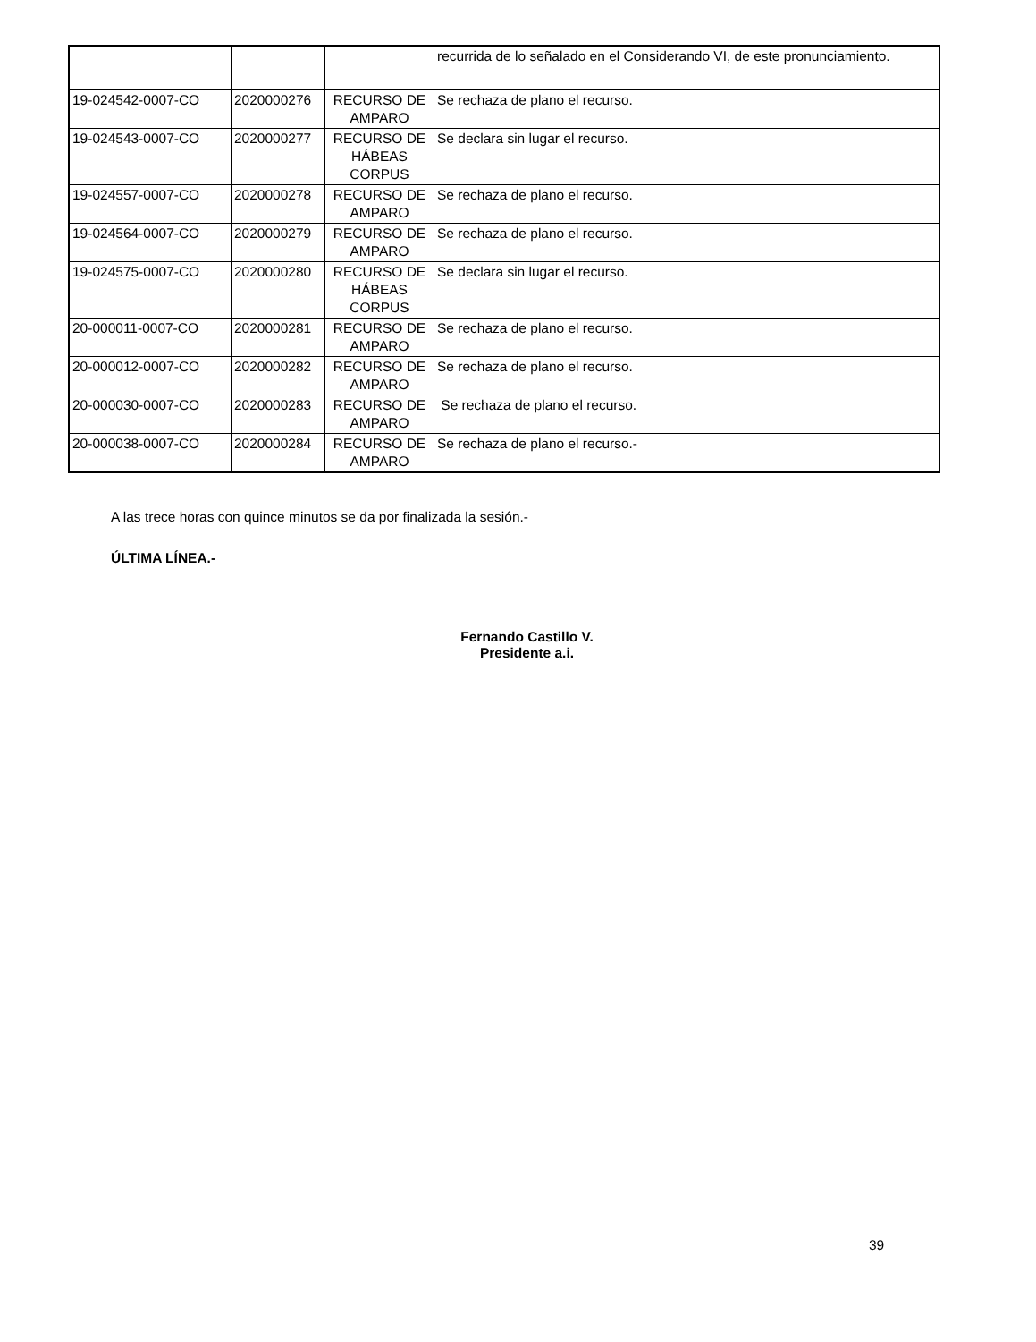| | | | recurrida de lo señalado en el Considerando VI, de este pronunciamiento. |
| 19-024542-0007-CO | 2020000276 | RECURSO DE AMPARO | Se rechaza de plano el recurso. |
| 19-024543-0007-CO | 2020000277 | RECURSO DE HÁBEAS CORPUS | Se declara sin lugar el recurso. |
| 19-024557-0007-CO | 2020000278 | RECURSO DE AMPARO | Se rechaza de plano el recurso. |
| 19-024564-0007-CO | 2020000279 | RECURSO DE AMPARO | Se rechaza de plano el recurso. |
| 19-024575-0007-CO | 2020000280 | RECURSO DE HÁBEAS CORPUS | Se declara sin lugar el recurso. |
| 20-000011-0007-CO | 2020000281 | RECURSO DE AMPARO | Se rechaza de plano el recurso. |
| 20-000012-0007-CO | 2020000282 | RECURSO DE AMPARO | Se rechaza de plano el recurso. |
| 20-000030-0007-CO | 2020000283 | RECURSO DE AMPARO | Se rechaza de plano el recurso. |
| 20-000038-0007-CO | 2020000284 | RECURSO DE AMPARO | Se rechaza de plano el recurso.- |
A las trece horas con quince minutos se da por finalizada la sesión.-
ÚLTIMA LÍNEA.-
Fernando Castillo V.
Presidente a.i.
39